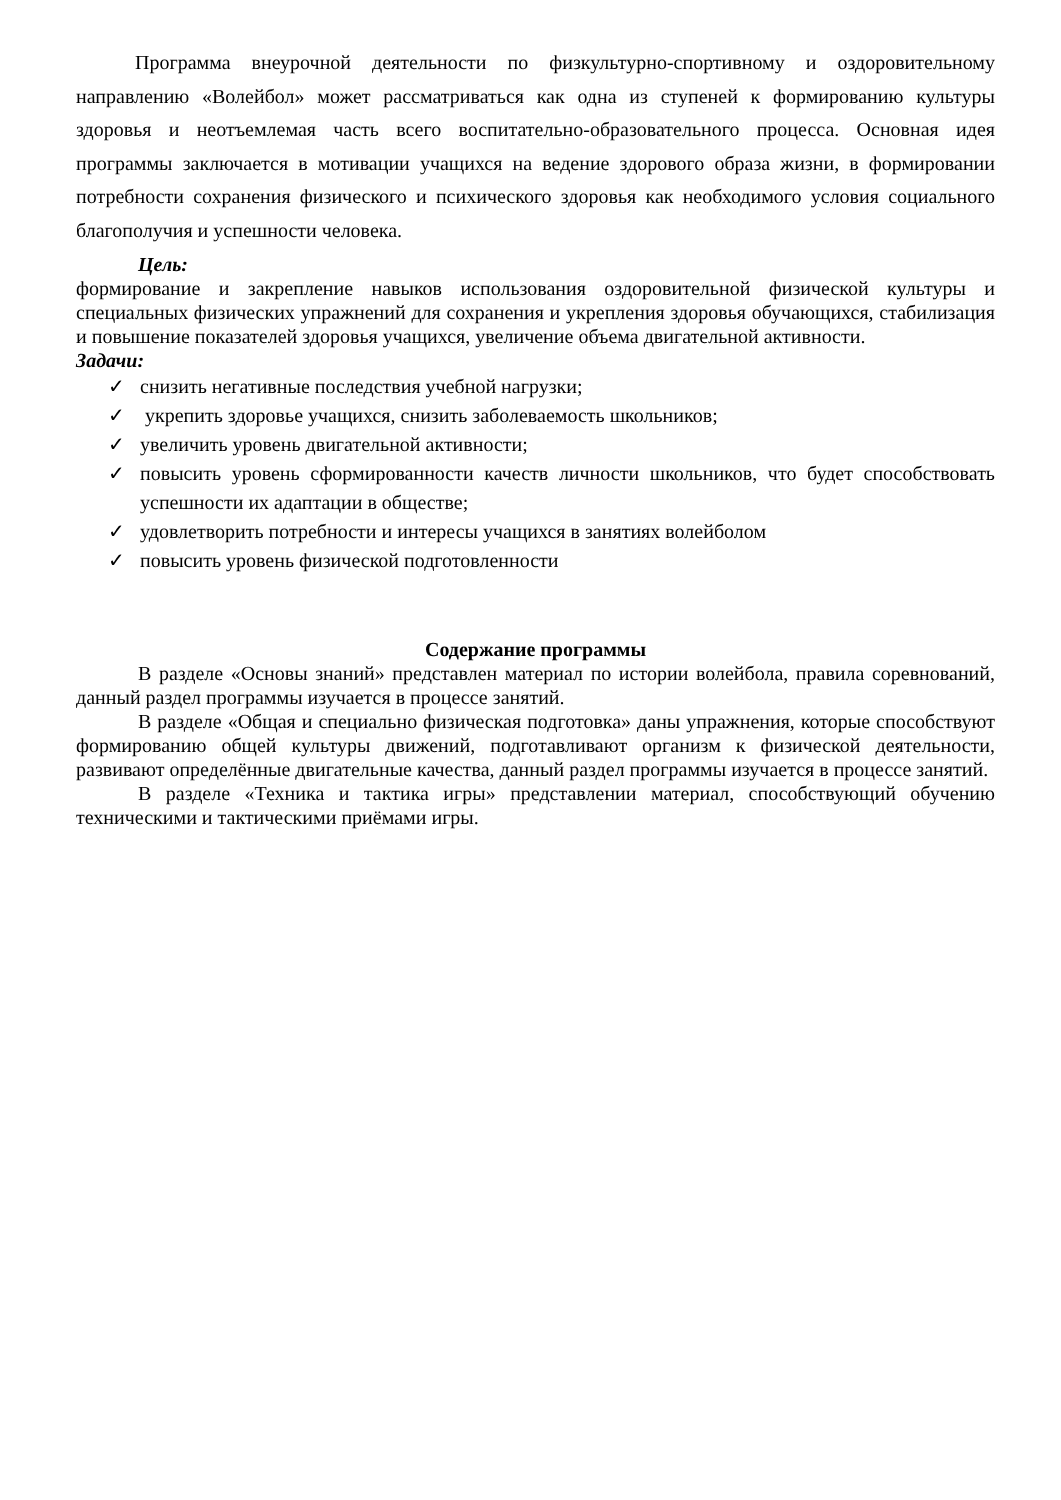Программа внеурочной деятельности по физкультурно-спортивному и оздоровительному направлению «Волейбол» может рассматриваться как одна из ступеней к формированию культуры здоровья и неотъемлемая часть всего воспитательно-образовательного процесса. Основная идея программы заключается в мотивации учащихся на ведение здорового образа жизни, в формировании потребности сохранения физического и психического здоровья как необходимого условия социального благополучия и успешности человека.
Цель:
формирование и закрепление навыков использования оздоровительной физической культуры и специальных физических упражнений для сохранения и укрепления здоровья обучающихся, стабилизация и повышение показателей здоровья учащихся, увеличение объема двигательной активности.
Задачи:
✓ снизить негативные последствия учебной нагрузки;
✓ укрепить здоровье учащихся, снизить заболеваемость школьников;
✓ увеличить уровень двигательной активности;
✓ повысить уровень сформированности качеств личности школьников, что будет способствовать успешности их адаптации в обществе;
✓ удовлетворить потребности и интересы учащихся в занятиях волейболом
✓ повысить уровень физической подготовленности
Содержание программы
В разделе «Основы знаний» представлен материал по истории волейбола, правила соревнований, данный раздел программы изучается в процессе занятий.
В разделе «Общая и специально физическая подготовка» даны упражнения, которые способствуют формированию общей культуры движений, подготавливают организм к физической деятельности, развивают определённые двигательные качества, данный раздел программы изучается в процессе занятий.
В разделе «Техника и тактика игры» представлении материал, способствующий обучению техническими и тактическими приёмами игры.